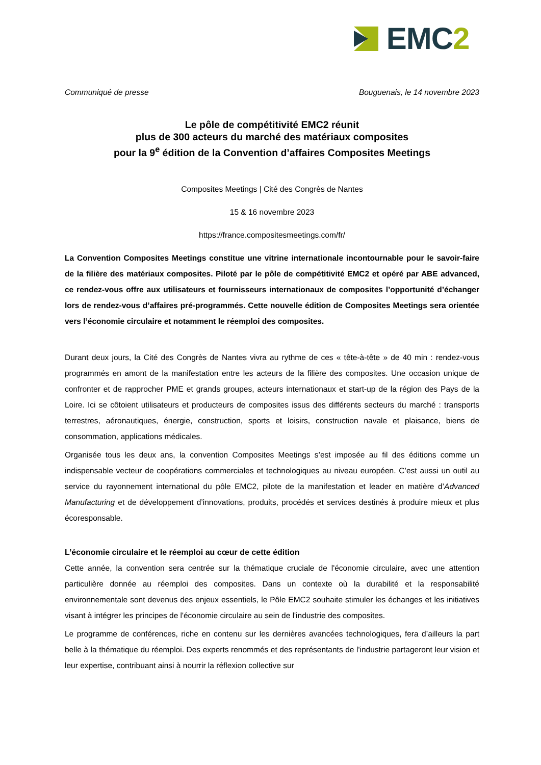EMC2
Communiqué de presse Bouguenais, le 14 novembre 2023
Le pôle de compétitivité EMC2 réunit
plus de 300 acteurs du marché des matériaux composites
pour la 9<sup>e</sup> édition de la Convention d’affaires Composites Meetings
Composites Meetings | Cité des Congrès de Nantes
15 & 16 novembre 2023
https://france.compositesmeetings.com/fr/
La Convention Composites Meetings constitue une vitrine internationale incontournable pour le savoir-faire de la filière des matériaux composites. Piloté par le pôle de compétitivité EMC2 et opéré par ABE advanced, ce rendez-vous offre aux utilisateurs et fournisseurs internationaux de composites l’opportunité d’échanger lors de rendez-vous d’affaires pré-programmés. Cette nouvelle édition de Composites Meetings sera orientée vers l’économie circulaire et notamment le réemploi des composites.
Durant deux jours, la Cité des Congrès de Nantes vivra au rythme de ces « tête-à-tête » de 40 min : rendez-vous programmés en amont de la manifestation entre les acteurs de la filière des composites. Une occasion unique de confronter et de rapprocher PME et grands groupes, acteurs internationaux et start-up de la région des Pays de la Loire. Ici se côtoient utilisateurs et producteurs de composites issus des différents secteurs du marché : transports terrestres, aéronautiques, énergie, construction, sports et loisirs, construction navale et plaisance, biens de consommation, applications médicales.
Organisée tous les deux ans, la convention Composites Meetings s’est imposée au fil des éditions comme un indispensable vecteur de coopérations commerciales et technologiques au niveau européen. C’est aussi un outil au service du rayonnement international du pôle EMC2, pilote de la manifestation et leader en matière d’Advanced Manufacturing et de développement d’innovations, produits, procédés et services destinés à produire mieux et plus écoresponsable.
L’économie circulaire et le réemploi au cœur de cette édition
Cette année, la convention sera centrée sur la thématique cruciale de l'économie circulaire, avec une attention particulière donnée au réemploi des composites. Dans un contexte où la durabilité et la responsabilité environnementale sont devenus des enjeux essentiels, le Pôle EMC2 souhaite stimuler les échanges et les initiatives visant à intégrer les principes de l'économie circulaire au sein de l'industrie des composites.
Le programme de conférences, riche en contenu sur les dernières avancées technologiques, fera d’ailleurs la part belle à la thématique du réemploi. Des experts renommés et des représentants de l'industrie partageront leur vision et leur expertise, contribuant ainsi à nourrir la réflexion collective sur